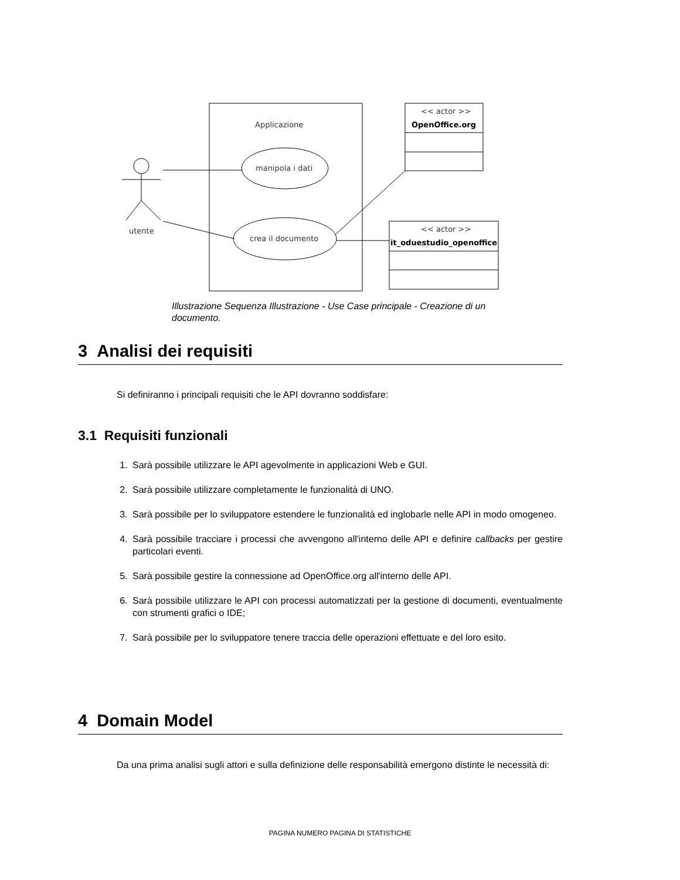Applicazione
manipola i dati
crea il documento
utente
<< actor >>
OpenOffice.org
<< actor >>
it_oduestudio_openoffice
Illustrazione Sequenza Illustrazione - Use Case principale - Creazione di un documento.
3 Analisi dei requisiti
Si definiranno i principali requisiti che le API dovranno soddisfare:
3.1 Requisiti funzionali
1. Sarà possibile utilizzare le API agevolmente in applicazioni Web e GUI.
2. Sarà possibile utilizzare completamente le funzionalità di UNO.
3. Sarà possibile per lo sviluppatore estendere le funzionalità ed inglobarle nelle API in modo omogeneo.
4. Sarà possibile tracciare i processi che avvengono all'interno delle API e definire callbacks per gestire particolari eventi.
5. Sarà possibile gestire la connessione ad OpenOffice.org all'interno delle API.
6. Sarà possibile utilizzare le API con processi automatizzati per la gestione di documenti, eventualmente con strumenti grafici o IDE;
7. Sarà possibile per lo sviluppatore tenere traccia delle operazioni effettuate e del loro esito.
4 Domain Model
Da una prima analisi sugli attori e sulla definizione delle responsabilità emergono distinte le necessità di:
PAGINA NUMERO PAGINA DI STATISTICHE